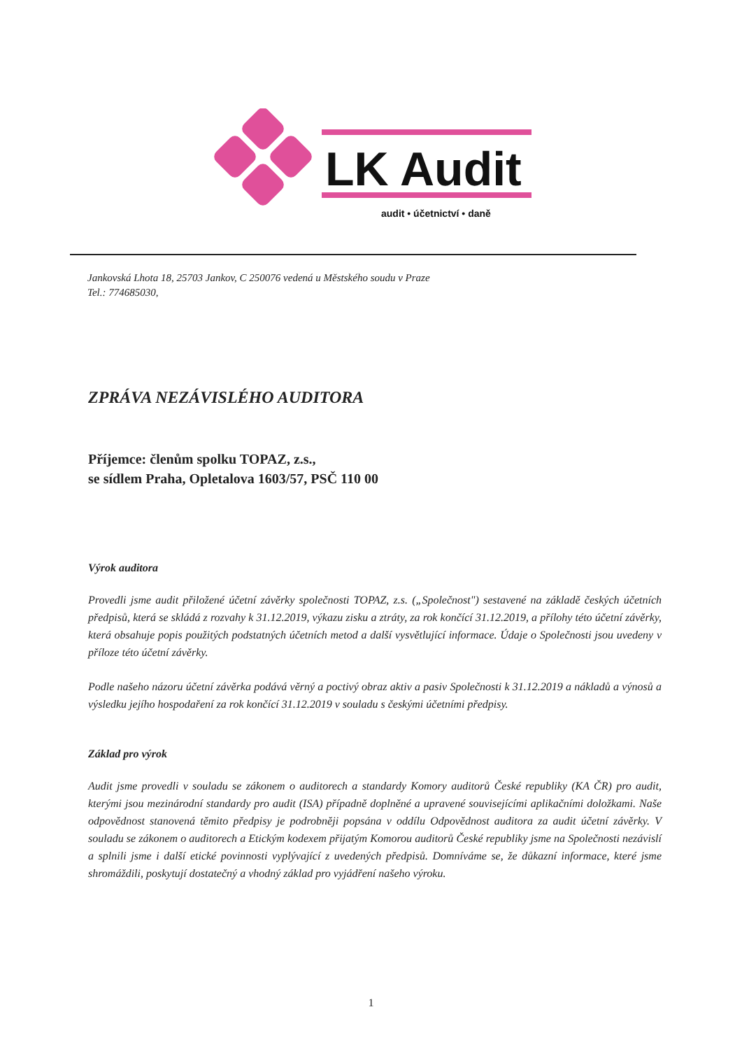LK Audit
audit • účetnictví • daně
Jankovská Lhota 18, 25703 Jankov, C 250076 vedená u Městského soudu v Praze
Tel.: 774685030,
ZPRÁVA NEZÁVISLÉHO AUDITORA
Příjemce: členům spolku TOPAZ, z.s.,
se sídlem Praha, Opletalova 1603/57, PSČ 110 00
Výrok auditora
Provedli jsme audit přiložené účetní závěrky společnosti TOPAZ, z.s. („Společnost") sestavené na základě českých účetních předpisů, která se skládá z rozvahy k 31.12.2019, výkazu zisku a ztráty, za rok končící 31.12.2019, a přílohy této účetní závěrky, která obsahuje popis použitých podstatných účetních metod a další vysvětlující informace. Údaje o Společnosti jsou uvedeny v příloze této účetní závěrky.
Podle našeho názoru účetní závěrka podává věrný a poctivý obraz aktiv a pasiv Společnosti k 31.12.2019 a nákladů a výnosů a výsledku jejího hospodaření za rok končící 31.12.2019 v souladu s českými účetními předpisy.
Základ pro výrok
Audit jsme provedli v souladu se zákonem o auditorech a standardy Komory auditorů České republiky (KA ČR) pro audit, kterými jsou mezinárodní standardy pro audit (ISA) případně doplněné a upravené souvisejícími aplikačními doložkami. Naše odpovědnost stanovená těmito předpisy je podrobněji popsána v oddílu Odpovědnost auditora za audit účetní závěrky. V souladu se zákonem o auditorech a Etickým kodexem přijatým Komorou auditorů České republiky jsme na Společnosti nezávislí a splnili jsme i další etické povinnosti vyplývající z uvedených předpisů. Domníváme se, že důkazní informace, které jsme shromáždili, poskytují dostatečný a vhodný základ pro vyjádření našeho výroku.
1